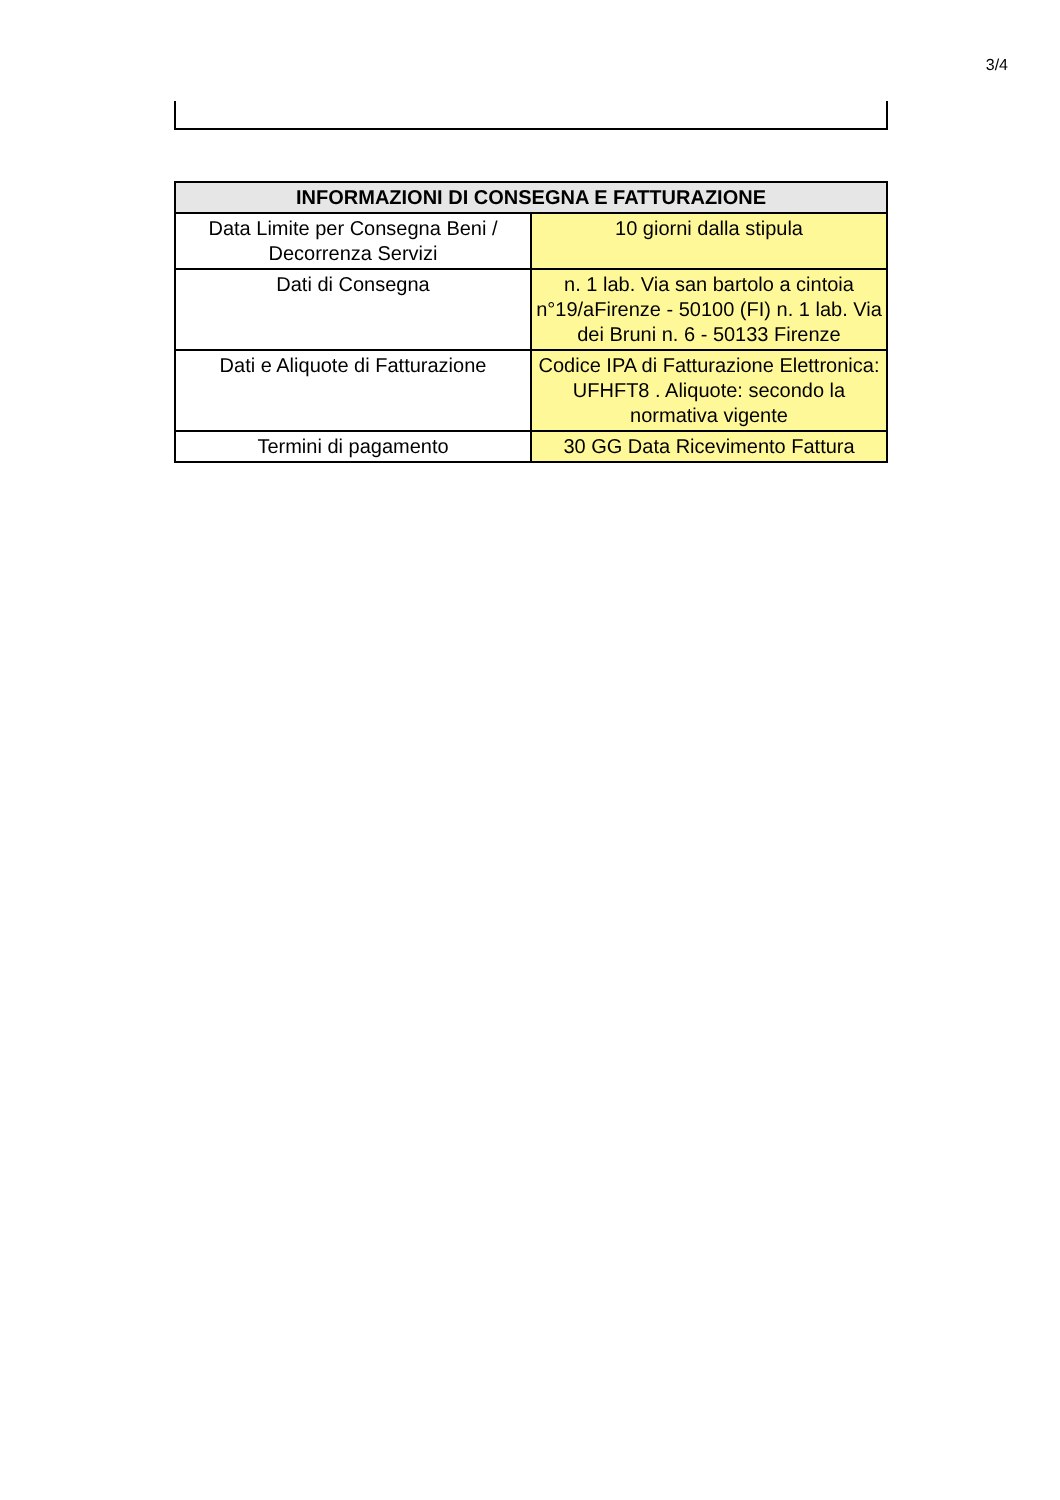3/4
| INFORMAZIONI DI CONSEGNA E FATTURAZIONE | |
| --- | --- |
| Data Limite per Consegna Beni / Decorrenza Servizi | 10 giorni dalla stipula |
| Dati di Consegna | n. 1 lab. Via san bartolo a cintoia n°19/aFirenze - 50100 (FI) n. 1 lab. Via dei Bruni n. 6 - 50133 Firenze |
| Dati e Aliquote di Fatturazione | Codice IPA di Fatturazione Elettronica: UFHFT8 . Aliquote: secondo la normativa vigente |
| Termini di pagamento | 30 GG Data Ricevimento Fattura |